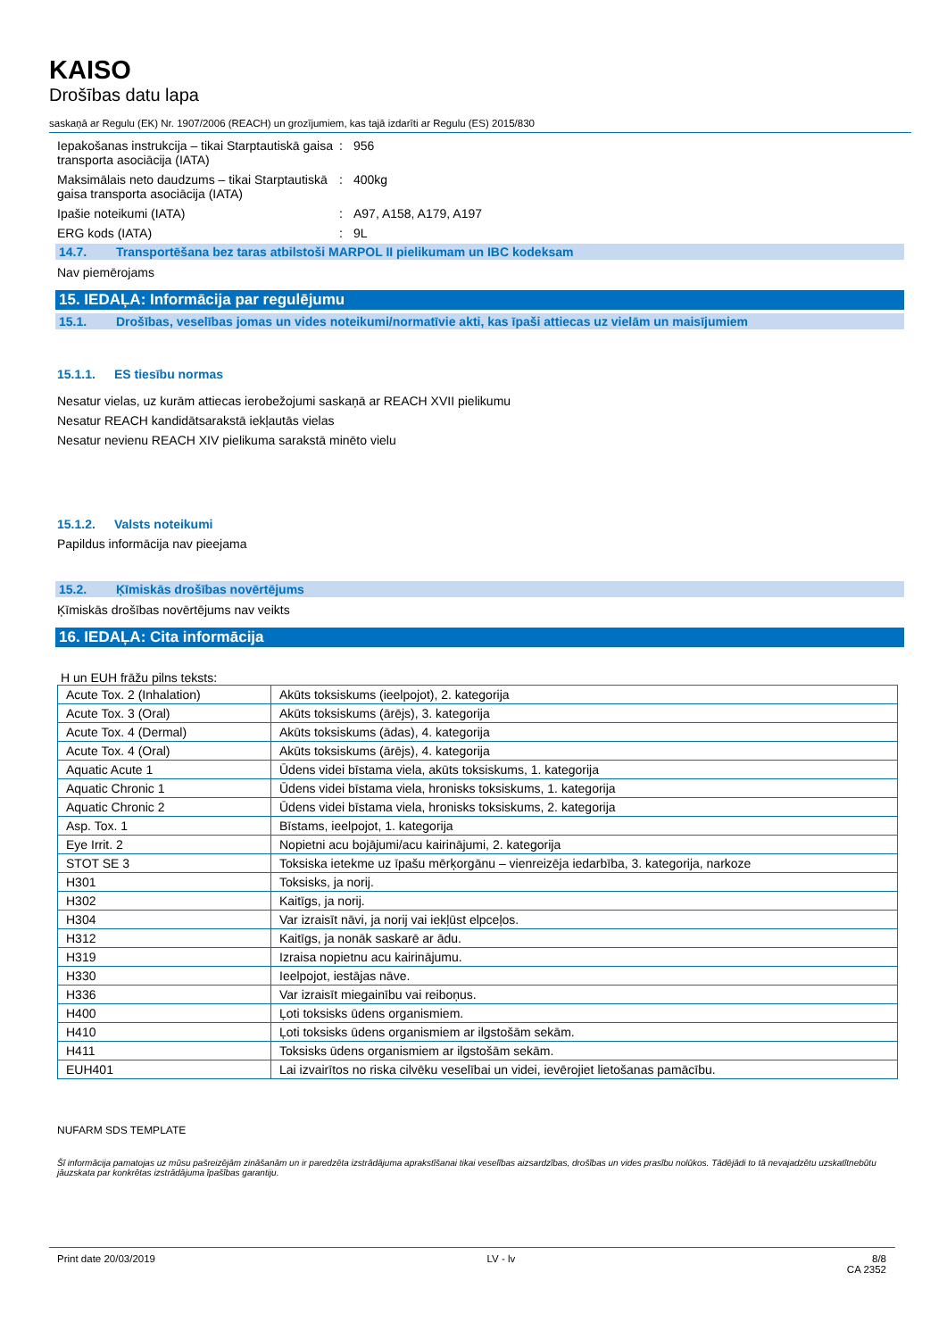KAISO
Drošības datu lapa
saskaņā ar Regulu (EK) Nr. 1907/2006 (REACH) un grozījumiem, kas tajā izdarīti ar Regulu (ES) 2015/830
Iepakošanas instrukcija – tikai Starptautiskā gaisa transporta asociācija (IATA)
: 956
Maksimālais neto daudzums – tikai Starptautiskā gaisa transporta asociācija (IATA)
: 400kg
Ipašie noteikumi (IATA) : A97, A158, A179, A197
ERG kods (IATA) : 9L
14.7. Transportēšana bez taras atbilstoši MARPOL II pielikumam un IBC kodeksam
Nav piemērojams
15. IEDAĻA: Informācija par regulējumu
15.1. Drošības, veselības jomas un vides noteikumi/normatīvie akti, kas īpaši attiecas uz vielām un maisījumiem
15.1.1. ES tiesību normas
Nesatur vielas, uz kurām attiecas ierobežojumi saskaņā ar REACH XVII pielikumu
Nesatur REACH kandidātsarakstā iekļautās vielas
Nesatur nevienu REACH XIV pielikuma sarakstā minēto vielu
15.1.2. Valsts noteikumi
Papildus informācija nav pieejama
15.2. Ķīmiskās drošības novērtējums
Ķīmiskās drošības novērtējums nav veikts
16. IEDAĻA: Cita informācija
H un EUH frāžu pilns teksts:
| Acute Tox. 2 (Inhalation) | Akūts toksiskums (ieelpojot), 2. kategorija |
| Acute Tox. 3 (Oral) | Akūts toksiskums (ārējs), 3. kategorija |
| Acute Tox. 4 (Dermal) | Akūts toksiskums (ādas), 4. kategorija |
| Acute Tox. 4 (Oral) | Akūts toksiskums (ārējs), 4. kategorija |
| Aquatic Acute 1 | Ūdens videi bīstama viela, akūts toksiskums, 1. kategorija |
| Aquatic Chronic 1 | Ūdens videi bīstama viela, hronisks toksiskums, 1. kategorija |
| Aquatic Chronic 2 | Ūdens videi bīstama viela, hronisks toksiskums, 2. kategorija |
| Asp. Tox. 1 | Bīstams, ieelpojot, 1. kategorija |
| Eye Irrit. 2 | Nopietni acu bojājumi/acu kairinājumi, 2. kategorija |
| STOT SE 3 | Toksiska ietekme uz īpašu mērķorgānu – vienreizēja iedarbība, 3. kategorija, narkoze |
| H301 | Toksisks, ja norij. |
| H302 | Kaitīgs, ja norij. |
| H304 | Var izraisīt nāvi, ja norij vai iekļūst elpceļos. |
| H312 | Kaitīgs, ja nonāk saskarē ar ādu. |
| H319 | Izraisa nopietnu acu kairinājumu. |
| H330 | Ieelpojot, iestājas nāve. |
| H336 | Var izraisīt miegainību vai reiboņus. |
| H400 | Ļoti toksisks ūdens organismiem. |
| H410 | Ļoti toksisks ūdens organismiem ar ilgstošām sekām. |
| H411 | Toksisks ūdens organismiem ar ilgstošām sekām. |
| EUH401 | Lai izvairītos no riska cilvēku veselībai un videi, ievērojiet lietošanas pamācību. |
NUFARM SDS TEMPLATE
Šī informācija pamatojas uz mūsu pašreizējām zināšanām un ir paredzēta izstrādājuma aprakstīšanai tikai veselības aizsardzības, drošības un vides prasību nolūkos. Tādējādi to tā nevajadzētu uzskatītnebūtu jāuzskata par konkrētas izstrādājuma īpašības garantiju.
Print date 20/03/2019 LV - lv 8/8
CA 2352